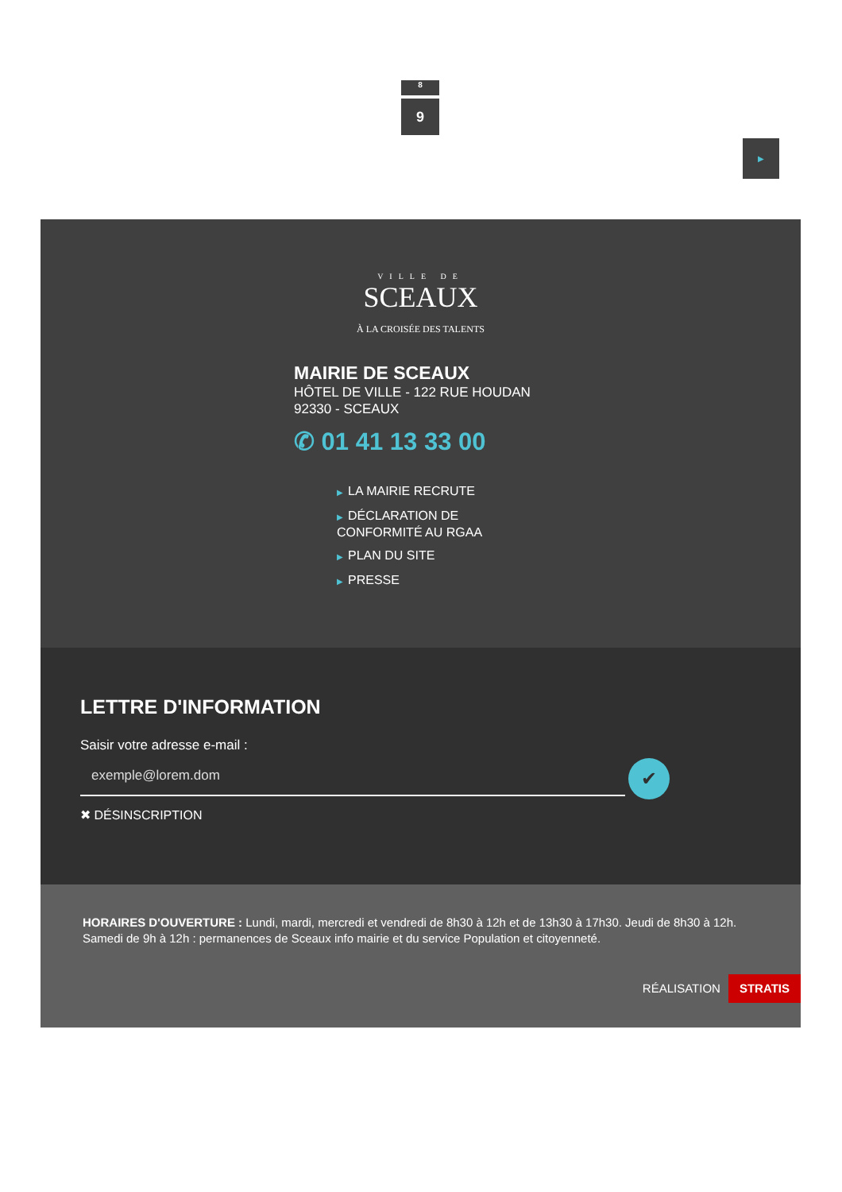8
9
▶
VILLE DE
SCEAUX
À LA CROISÉE DES TALENTS
MAIRIE DE SCEAUX
HÔTEL DE VILLE - 122 RUE HOUDAN
92330 - SCEAUX
✆ 01 41 13 33 00
▶ LA MAIRIE RECRUTE
▶ DÉCLARATION DE CONFORMITÉ AU RGAA
▶ PLAN DU SITE
▶ PRESSE
LETTRE D'INFORMATION
Saisir votre adresse e-mail :
exemple@lorem.dom
✔
✖ DÉSINSCRIPTION
HORAIRES D'OUVERTURE : Lundi, mardi, mercredi et vendredi de 8h30 à 12h et de 13h30 à 17h30. Jeudi de 8h30 à 12h. Samedi de 9h à 12h : permanences de Sceaux info mairie et du service Population et citoyenneté.
RÉALISATION STRATIS